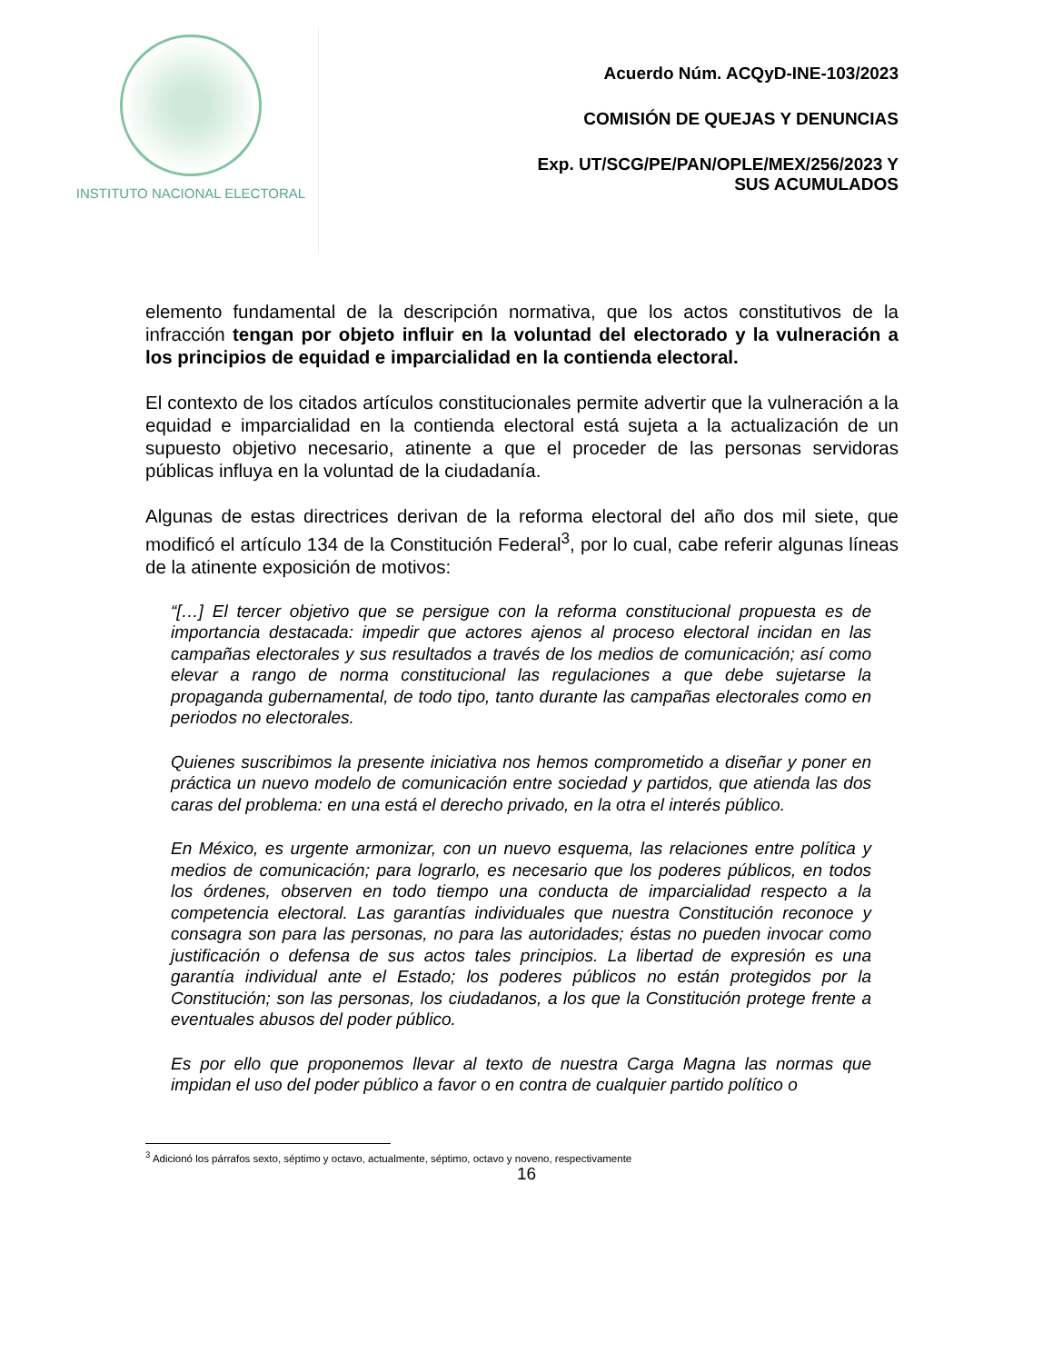INSTITUTO NACIONAL ELECTORAL
Acuerdo Núm. ACQyD-INE-103/2023
COMISIÓN DE QUEJAS Y DENUNCIAS
Exp. UT/SCG/PE/PAN/OPLE/MEX/256/2023 Y
SUS ACUMULADOS
elemento fundamental de la descripción normativa, que los actos constitutivos de la infracción tengan por objeto influir en la voluntad del electorado y la vulneración a los principios de equidad e imparcialidad en la contienda electoral.
El contexto de los citados artículos constitucionales permite advertir que la vulneración a la equidad e imparcialidad en la contienda electoral está sujeta a la actualización de un supuesto objetivo necesario, atinente a que el proceder de las personas servidoras públicas influya en la voluntad de la ciudadanía.
Algunas de estas directrices derivan de la reforma electoral del año dos mil siete, que modificó el artículo 134 de la Constitución Federal<sup>3</sup>, por lo cual, cabe referir algunas líneas de la atinente exposición de motivos:
“[…] El tercer objetivo que se persigue con la reforma constitucional propuesta es de importancia destacada: impedir que actores ajenos al proceso electoral incidan en las campañas electorales y sus resultados a través de los medios de comunicación; así como elevar a rango de norma constitucional las regulaciones a que debe sujetarse la propaganda gubernamental, de todo tipo, tanto durante las campañas electorales como en periodos no electorales.
Quienes suscribimos la presente iniciativa nos hemos comprometido a diseñar y poner en práctica un nuevo modelo de comunicación entre sociedad y partidos, que atienda las dos caras del problema: en una está el derecho privado, en la otra el interés público.
En México, es urgente armonizar, con un nuevo esquema, las relaciones entre política y medios de comunicación; para lograrlo, es necesario que los poderes públicos, en todos los órdenes, observen en todo tiempo una conducta de imparcialidad respecto a la competencia electoral. Las garantías individuales que nuestra Constitución reconoce y consagra son para las personas, no para las autoridades; éstas no pueden invocar como justificación o defensa de sus actos tales principios. La libertad de expresión es una garantía individual ante el Estado; los poderes públicos no están protegidos por la Constitución; son las personas, los ciudadanos, a los que la Constitución protege frente a eventuales abusos del poder público.
Es por ello que proponemos llevar al texto de nuestra Carga Magna las normas que impidan el uso del poder público a favor o en contra de cualquier partido político o
<sup>3</sup> Adicionó los párrafos sexto, séptimo y octavo, actualmente, séptimo, octavo y noveno, respectivamente
16